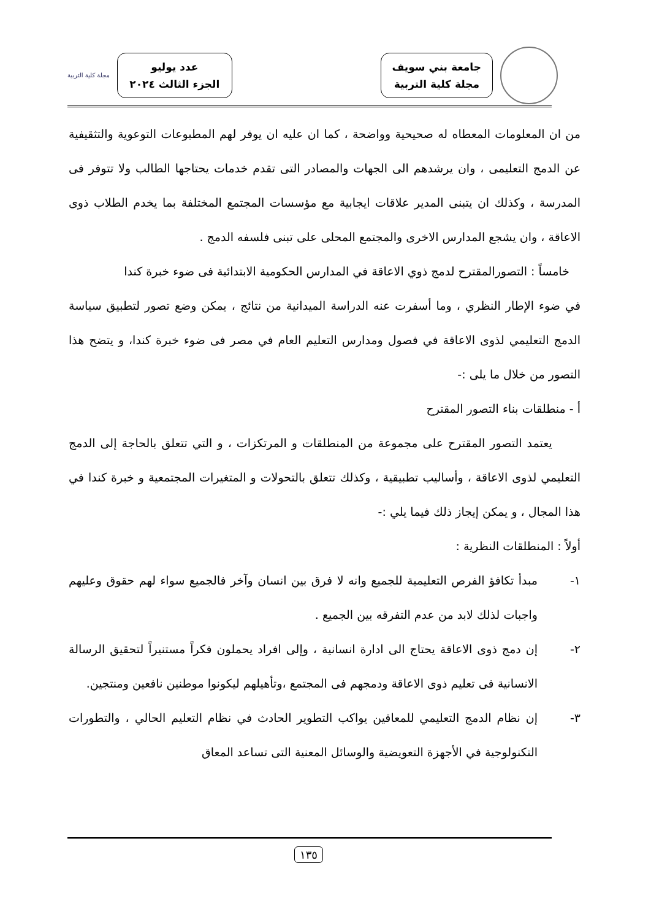جامعة بني سويف
مجلة كلية التربية
عدد يوليو
الجزء الثالث ٢٠٢٤
مجلة كلية التربية
من ان المعلومات المعطاه له صحيحية وواضحة ، كما ان عليه ان يوفر لهم المطبوعات التوعوية والتثقيفية عن الدمج التعليمى ، وان يرشدهم الى الجهات والمصادر التى تقدم خدمات يحتاجها الطالب ولا تتوفر فى المدرسة ، وكذلك ان يتبنى المدير علاقات ايجابية مع مؤسسات المجتمع المختلفة بما يخدم الطلاب ذوى الاعاقة ، وان يشجع المدارس الاخرى والمجتمع المحلى على تبنى فلسفه الدمج .
خامساً : التصورالمقترح لدمج ذوي الاعاقة في المدارس الحكومية الابتدائية فى ضوء خبرة كندا
في ضوء الإطار النظري ، وما أسفرت عنه الدراسة الميدانية من نتائج ، يمكن وضع تصور لتطبيق سياسة الدمج التعليمي لذوى الاعاقة في فصول ومدارس التعليم العام في مصر فى ضوء خبرة كندا، و يتضح هذا التصور من خلال ما يلى :-
أ - منطلقات بناء التصور المقترح
يعتمد التصور المقترح على مجموعة من المنطلقات و المرتكزات ، و التي تتعلق بالحاجة إلى الدمج التعليمي لذوى الاعاقة ، وأساليب تطبيقية ، وكذلك تتعلق بالتحولات و المتغيرات المجتمعية و خبرة كندا في هذا المجال ، و يمكن إيجاز ذلك فيما يلي :-
أولاً : المنطلقات النظرية :
١- مبدأ تكافؤ الفرص التعليمية للجميع وانه لا فرق بين انسان وآخر فالجميع سواء لهم حقوق وعليهم واجبات لذلك لابد من عدم التفرقه بين الجميع .
٢- إن دمج ذوى الاعاقة يحتاج الى ادارة انسانية ، وإلى افراد يحملون فكراً مستنيراً لتحقيق الرسالة الانسانية فى تعليم ذوى الاعاقة ودمجهم فى المجتمع ،وتأهيلهم ليكونوا موطنين نافعين ومنتجين.
٣- إن نظام الدمج التعليمي للمعاقين يواكب التطوير الحادث في نظام التعليم الحالي ، والتطورات التكنولوجية في الأجهزة التعويضية والوسائل المعنية التى تساعد المعاق
١٣٥